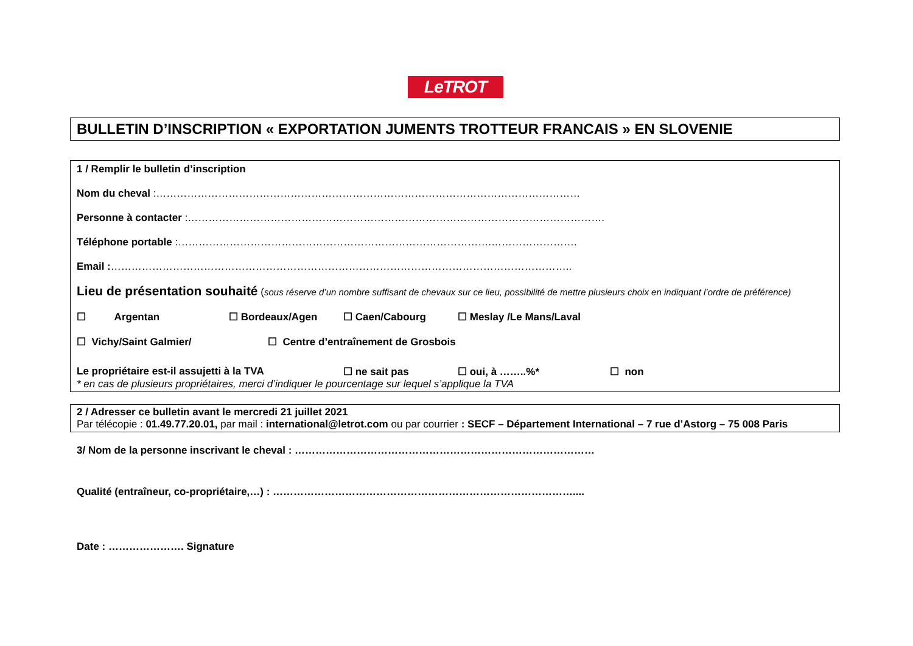LeTROT
BULLETIN D’INSCRIPTION « EXPORTATION JUMENTS TROTTEUR FRANCAIS » EN SLOVENIE
1 / Remplir le bulletin d’inscription
Nom du cheval :……………………………………………………………………………………………………………
Personne à contacter :………………………………………………………………………………………………………….
Téléphone portable :……………………………………………………………………………….…………………….
Email :……………………………………………………………………………………………………………………..
Lieu de présentation souhaité (sous réserve d’un nombre suffisant de chevaux sur ce lieu, possibilité de mettre plusieurs choix en indiquant l’ordre de préférence)
☐ Argentan ☐ Bordeaux/Agen ☐ Caen/Cabourg ☐ Meslay /Le Mans/Laval
☐ Vichy/Saint Galmier/ ☐ Centre d’entraînement de Grosbois
Le propriétaire est-il assujetti à la TVA ☐ ne sait pas ☐ oui, à ……..%* ☐ non
* en cas de plusieurs propriétaires, merci d’indiquer le pourcentage sur lequel s’applique la TVA
2 / Adresser ce bulletin avant le mercredi 21 juillet 2021
Par télécopie : 01.49.77.20.01, par mail : international@letrot.com ou par courrier : SECF – Département International – 7 rue d’Astorg – 75 008 Paris
3/ Nom de la personne inscrivant le cheval : ……………………………………………………………………………
Qualité (entraîneur, co-propriétaire,…) : ……………………………………………………………………………....
Date : …………………. Signature